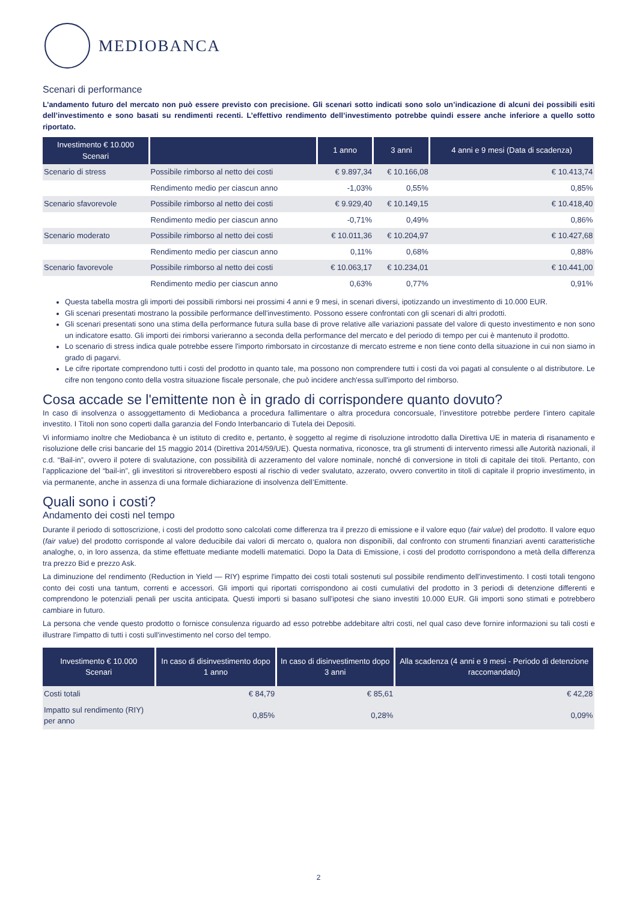MEDIOBANCA
Scenari di performance
L’andamento futuro del mercato non può essere previsto con precisione. Gli scenari sotto indicati sono solo un’indicazione di alcuni dei possibili esiti dell’investimento e sono basati su rendimenti recenti. L’effettivo rendimento dell’investimento potrebbe quindi essere anche inferiore a quello sotto riportato.
| Investimento € 10.000 Scenari | | 1 anno | 3 anni | 4 anni e 9 mesi (Data di scadenza) |
| --- | --- | --- | --- | --- |
| Scenario di stress | Possibile rimborso al netto dei costi | € 9.897,34 | € 10.166,08 | € 10.413,74 |
| | Rendimento medio per ciascun anno | -1,03% | 0,55% | 0,85% |
| Scenario sfavorevole | Possibile rimborso al netto dei costi | € 9.929,40 | € 10.149,15 | € 10.418,40 |
| | Rendimento medio per ciascun anno | -0,71% | 0,49% | 0,86% |
| Scenario moderato | Possibile rimborso al netto dei costi | € 10.011,36 | € 10.204,97 | € 10.427,68 |
| | Rendimento medio per ciascun anno | 0,11% | 0,68% | 0,88% |
| Scenario favorevole | Possibile rimborso al netto dei costi | € 10.063,17 | € 10.234,01 | € 10.441,00 |
| | Rendimento medio per ciascun anno | 0,63% | 0,77% | 0,91% |
Questa tabella mostra gli importi dei possibili rimborsi nei prossimi 4 anni e 9 mesi, in scenari diversi, ipotizzando un investimento di 10.000 EUR.
Gli scenari presentati mostrano la possibile performance dell'investimento. Possono essere confrontati con gli scenari di altri prodotti.
Gli scenari presentati sono una stima della performance futura sulla base di prove relative alle variazioni passate del valore di questo investimento e non sono un indicatore esatto. Gli importi dei rimborsi varieranno a seconda della performance del mercato e del periodo di tempo per cui è mantenuto il prodotto.
Lo scenario di stress indica quale potrebbe essere l'importo rimborsato in circostanze di mercato estreme e non tiene conto della situazione in cui non siamo in grado di pagarvi.
Le cifre riportate comprendono tutti i costi del prodotto in quanto tale, ma possono non comprendere tutti i costi da voi pagati al consulente o al distributore. Le cifre non tengono conto della vostra situazione fiscale personale, che può incidere anch'essa sull'importo del rimborso.
Cosa accade se l'emittente non è in grado di corrispondere quanto dovuto?
In caso di insolvenza o assoggettamento di Mediobanca a procedura fallimentare o altra procedura concorsuale, l’investitore potrebbe perdere l’intero capitale investito. I Titoli non sono coperti dalla garanzia del Fondo Interbancario di Tutela dei Depositi.
Vi informiamo inoltre che Mediobanca è un istituto di credito e, pertanto, è soggetto al regime di risoluzione introdotto dalla Direttiva UE in materia di risanamento e risoluzione delle crisi bancarie del 15 maggio 2014 (Direttiva 2014/59/UE). Questa normativa, riconosce, tra gli strumenti di intervento rimessi alle Autorità nazionali, il c.d. “Bail-in”, ovvero il potere di svalutazione, con possibilità di azzeramento del valore nominale, nonché di conversione in titoli di capitale dei titoli. Pertanto, con l’applicazione del “bail-in”, gli investitori si ritroverebbero esposti al rischio di veder svalutato, azzerato, ovvero convertito in titoli di capitale il proprio investimento, in via permanente, anche in assenza di una formale dichiarazione di insolvenza dell’Emittente.
Quali sono i costi?
Andamento dei costi nel tempo
Durante il periodo di sottoscrizione, i costi del prodotto sono calcolati come differenza tra il prezzo di emissione e il valore equo (fair value) del prodotto. Il valore equo (fair value) del prodotto corrisponde al valore deducibile dai valori di mercato o, qualora non disponibili, dal confronto con strumenti finanziari aventi caratteristiche analoghe, o, in loro assenza, da stime effettuate mediante modelli matematici. Dopo la Data di Emissione, i costi del prodotto corrispondono a metà della differenza tra prezzo Bid e prezzo Ask.
La diminuzione del rendimento (Reduction in Yield — RIY) esprime l'impatto dei costi totali sostenuti sul possibile rendimento dell'investimento. I costi totali tengono conto dei costi una tantum, correnti e accessori. Gli importi qui riportati corrispondono ai costi cumulativi del prodotto in 3 periodi di detenzione differenti e comprendono le potenziali penali per uscita anticipata. Questi importi si basano sull'ipotesi che siano investiti 10.000 EUR. Gli importi sono stimati e potrebbero cambiare in futuro.
La persona che vende questo prodotto o fornisce consulenza riguardo ad esso potrebbe addebitare altri costi, nel qual caso deve fornire informazioni su tali costi e illustrare l'impatto di tutti i costi sull'investimento nel corso del tempo.
| Investimento € 10.000 Scenari | In caso di disinvestimento dopo 1 anno | In caso di disinvestimento dopo 3 anni | Alla scadenza (4 anni e 9 mesi - Periodo di detenzione raccomandato) |
| --- | --- | --- | --- |
| Costi totali | € 84,79 | € 85,61 | € 42,28 |
| Impatto sul rendimento (RIY) per anno | 0,85% | 0,28% | 0,09% |
2